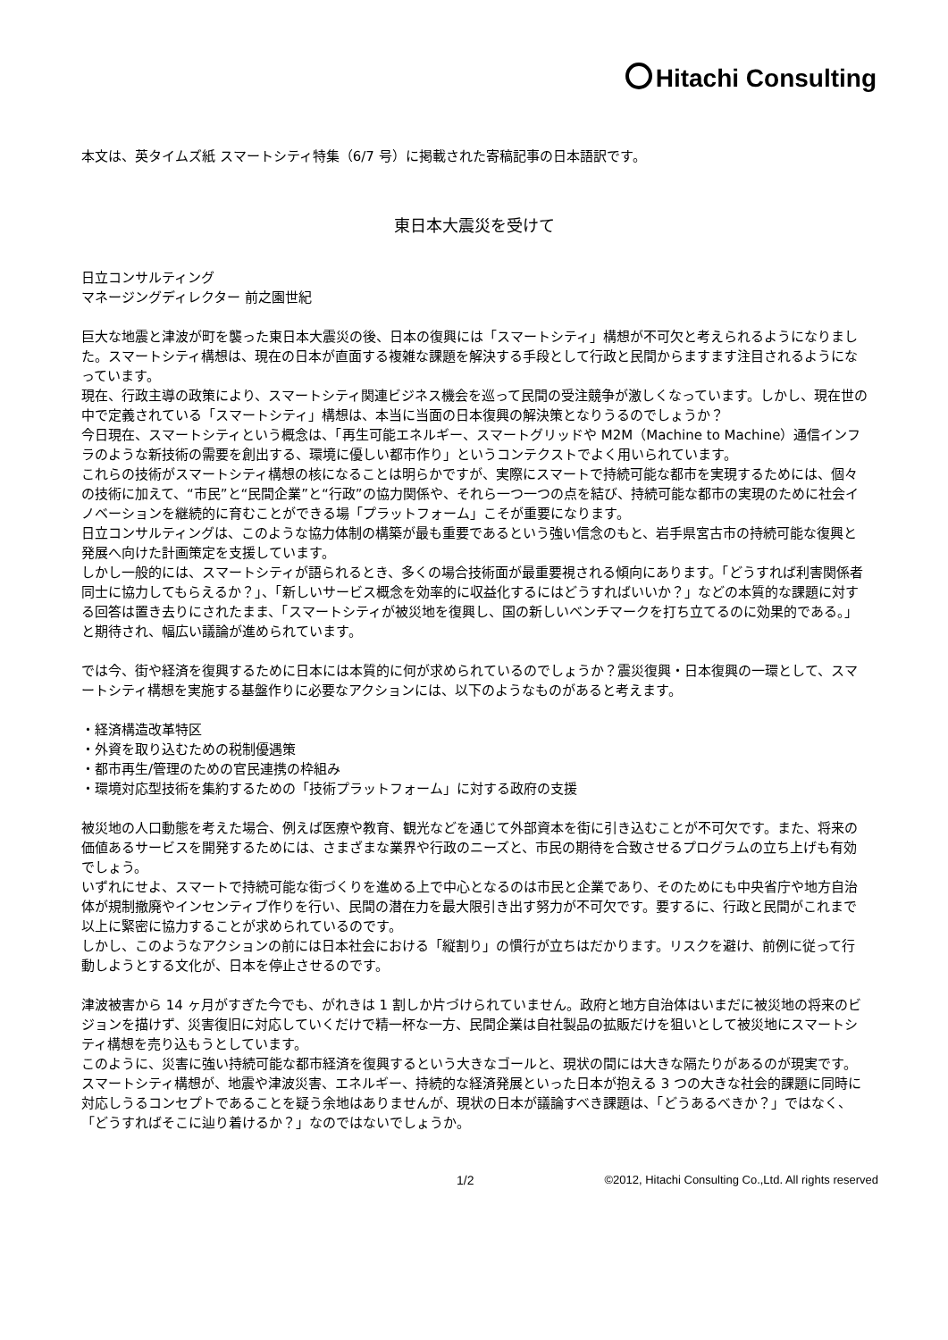Hitachi Consulting
本文は、英タイムズ紙 スマートシティ特集（6/7 号）に掲載された寄稿記事の日本語訳です。
東日本大震災を受けて
日立コンサルティング
マネージングディレクター 前之園世紀
巨大な地震と津波が町を襲った東日本大震災の後、日本の復興には「スマートシティ」構想が不可欠と考えられるようになりました。スマートシティ構想は、現在の日本が直面する複雑な課題を解決する手段として行政と民間からますます注目されるようになっています。
現在、行政主導の政策により、スマートシティ関連ビジネス機会を巡って民間の受注競争が激しくなっています。しかし、現在世の中で定義されている「スマートシティ」構想は、本当に当面の日本復興の解決策となりうるのでしょうか？
今日現在、スマートシティという概念は、「再生可能エネルギー、スマートグリッドや M2M（Machine to Machine）通信インフラのような新技術の需要を創出する、環境に優しい都市作り」というコンテクストでよく用いられています。
これらの技術がスマートシティ構想の核になることは明らかですが、実際にスマートで持続可能な都市を実現するためには、個々の技術に加えて、“市民”と“民間企業”と“行政”の協力関係や、それら一つ一つの点を結び、持続可能な都市の実現のために社会イノベーションを継続的に育むことができる場「プラットフォーム」こそが重要になります。
日立コンサルティングは、このような協力体制の構築が最も重要であるという強い信念のもと、岩手県宮古市の持続可能な復興と発展へ向けた計画策定を支援しています。
しかし一般的には、スマートシティが語られるとき、多くの場合技術面が最重要視される傾向にあります。「どうすれば利害関係者同士に協力してもらえるか？」、「新しいサービス概念を効率的に収益化するにはどうすればいいか？」などの本質的な課題に対する回答は置き去りにされたまま、「スマートシティが被災地を復興し、国の新しいベンチマークを打ち立てるのに効果的である。」と期待され、幅広い議論が進められています。
では今、街や経済を復興するために日本には本質的に何が求められているのでしょうか？震災復興・日本復興の一環として、スマートシティ構想を実施する基盤作りに必要なアクションには、以下のようなものがあると考えます。
・経済構造改革特区
・外資を取り込むための税制優遇策
・都市再生/管理のための官民連携の枠組み
・環境対応型技術を集約するための「技術プラットフォーム」に対する政府の支援
被災地の人口動態を考えた場合、例えば医療や教育、観光などを通じて外部資本を街に引き込むことが不可欠です。また、将来の価値あるサービスを開発するためには、さまざまな業界や行政のニーズと、市民の期待を合致させるプログラムの立ち上げも有効でしょう。
いずれにせよ、スマートで持続可能な街づくりを進める上で中心となるのは市民と企業であり、そのためにも中央省庁や地方自治体が規制撤廃やインセンティブ作りを行い、民間の潜在力を最大限引き出す努力が不可欠です。要するに、行政と民間がこれまで以上に緊密に協力することが求められているのです。
しかし、このようなアクションの前には日本社会における「縦割り」の慣行が立ちはだかります。リスクを避け、前例に従って行動しようとする文化が、日本を停止させるのです。
津波被害から 14 ヶ月がすぎた今でも、がれきは 1 割しか片づけられていません。政府と地方自治体はいまだに被災地の将来のビジョンを描けず、災害復旧に対応していくだけで精一杯な一方、民間企業は自社製品の拡販だけを狙いとして被災地にスマートシティ構想を売り込もうとしています。
このように、災害に強い持続可能な都市経済を復興するという大きなゴールと、現状の間には大きな隔たりがあるのが現実です。スマートシティ構想が、地震や津波災害、エネルギー、持続的な経済発展といった日本が抱える 3 つの大きな社会的課題に同時に対応しうるコンセプトであることを疑う余地はありませんが、現状の日本が議論すべき課題は、「どうあるべきか？」ではなく、「どうすればそこに辿り着けるか？」なのではないでしょうか。
1/2 ©2012, Hitachi Consulting Co.,Ltd. All rights reserved